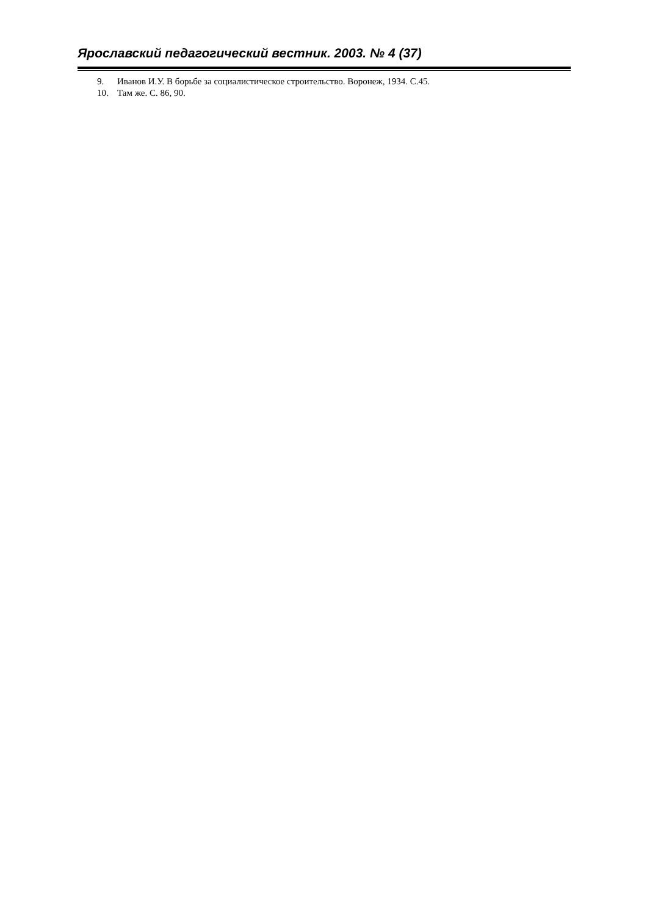Ярославский педагогический вестник. 2003. № 4 (37)
9. Иванов И.У. В борьбе за социалистическое строительство. Воронеж, 1934. С.45.
10. Там же. С. 86, 90.